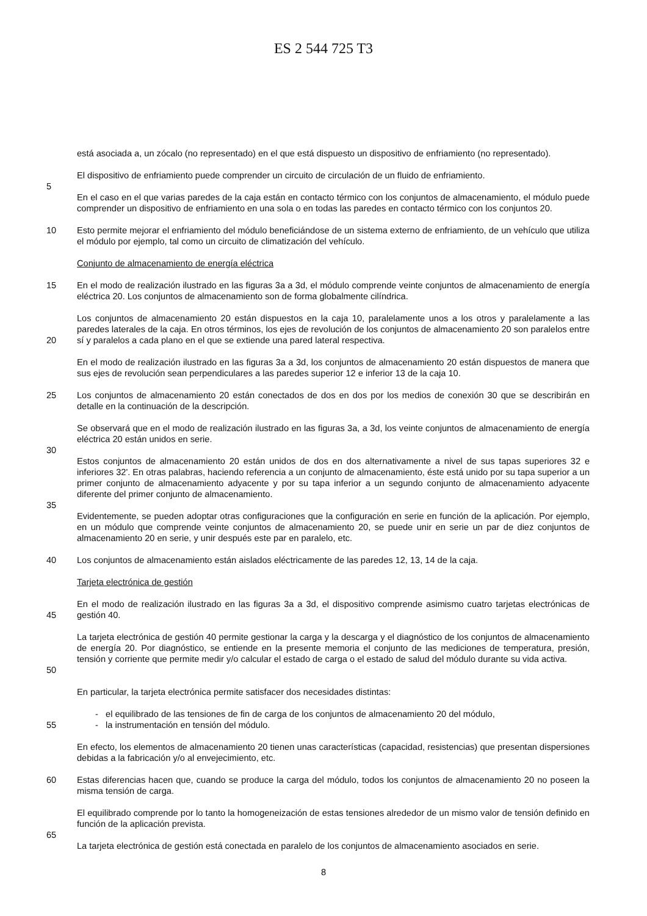ES 2 544 725 T3
está asociada a, un zócalo (no representado) en el que está dispuesto un dispositivo de enfriamiento (no representado).
El dispositivo de enfriamiento puede comprender un circuito de circulación de un fluido de enfriamiento.
5
En el caso en el que varias paredes de la caja están en contacto térmico con los conjuntos de almacenamiento, el módulo puede comprender un dispositivo de enfriamiento en una sola o en todas las paredes en contacto térmico con los conjuntos 20.
10 Esto permite mejorar el enfriamiento del módulo beneficiándose de un sistema externo de enfriamiento, de un vehículo que utiliza el módulo por ejemplo, tal como un circuito de climatización del vehículo.
Conjunto de almacenamiento de energía eléctrica
15 En el modo de realización ilustrado en las figuras 3a a 3d, el módulo comprende veinte conjuntos de almacenamiento de energía eléctrica 20. Los conjuntos de almacenamiento son de forma globalmente cilíndrica.
20 Los conjuntos de almacenamiento 20 están dispuestos en la caja 10, paralelamente unos a los otros y paralelamente a las paredes laterales de la caja. En otros términos, los ejes de revolución de los conjuntos de almacenamiento 20 son paralelos entre sí y paralelos a cada plano en el que se extiende una pared lateral respectiva.
En el modo de realización ilustrado en las figuras 3a a 3d, los conjuntos de almacenamiento 20 están dispuestos de manera que sus ejes de revolución sean perpendiculares a las paredes superior 12 e inferior 13 de la caja 10.
25 Los conjuntos de almacenamiento 20 están conectados de dos en dos por los medios de conexión 30 que se describirán en detalle en la continuación de la descripción.
Se observará que en el modo de realización ilustrado en las figuras 3a, a 3d, los veinte conjuntos de almacenamiento de energía eléctrica 20 están unidos en serie.
30
Estos conjuntos de almacenamiento 20 están unidos de dos en dos alternativamente a nivel de sus tapas superiores 32 e inferiores 32'. En otras palabras, haciendo referencia a un conjunto de almacenamiento, éste está unido por su tapa superior a un primer conjunto de almacenamiento adyacente y por su tapa inferior a un segundo conjunto de almacenamiento adyacente diferente del primer conjunto de almacenamiento.
35
Evidentemente, se pueden adoptar otras configuraciones que la configuración en serie en función de la aplicación. Por ejemplo, en un módulo que comprende veinte conjuntos de almacenamiento 20, se puede unir en serie un par de diez conjuntos de almacenamiento 20 en serie, y unir después este par en paralelo, etc.
40 Los conjuntos de almacenamiento están aislados eléctricamente de las paredes 12, 13, 14 de la caja.
Tarjeta electrónica de gestión
45 En el modo de realización ilustrado en las figuras 3a a 3d, el dispositivo comprende asimismo cuatro tarjetas electrónicas de gestión 40.
50 La tarjeta electrónica de gestión 40 permite gestionar la carga y la descarga y el diagnóstico de los conjuntos de almacenamiento de energía 20. Por diagnóstico, se entiende en la presente memoria el conjunto de las mediciones de temperatura, presión, tensión y corriente que permite medir y/o calcular el estado de carga o el estado de salud del módulo durante su vida activa.
En particular, la tarjeta electrónica permite satisfacer dos necesidades distintas:
- el equilibrado de las tensiones de fin de carga de los conjuntos de almacenamiento 20 del módulo,
55 - la instrumentación en tensión del módulo.
En efecto, los elementos de almacenamiento 20 tienen unas características (capacidad, resistencias) que presentan dispersiones debidas a la fabricación y/o al envejecimiento, etc.
60 Estas diferencias hacen que, cuando se produce la carga del módulo, todos los conjuntos de almacenamiento 20 no poseen la misma tensión de carga.
El equilibrado comprende por lo tanto la homogeneización de estas tensiones alrededor de un mismo valor de tensión definido en función de la aplicación prevista.
65
La tarjeta electrónica de gestión está conectada en paralelo de los conjuntos de almacenamiento asociados en serie.
8